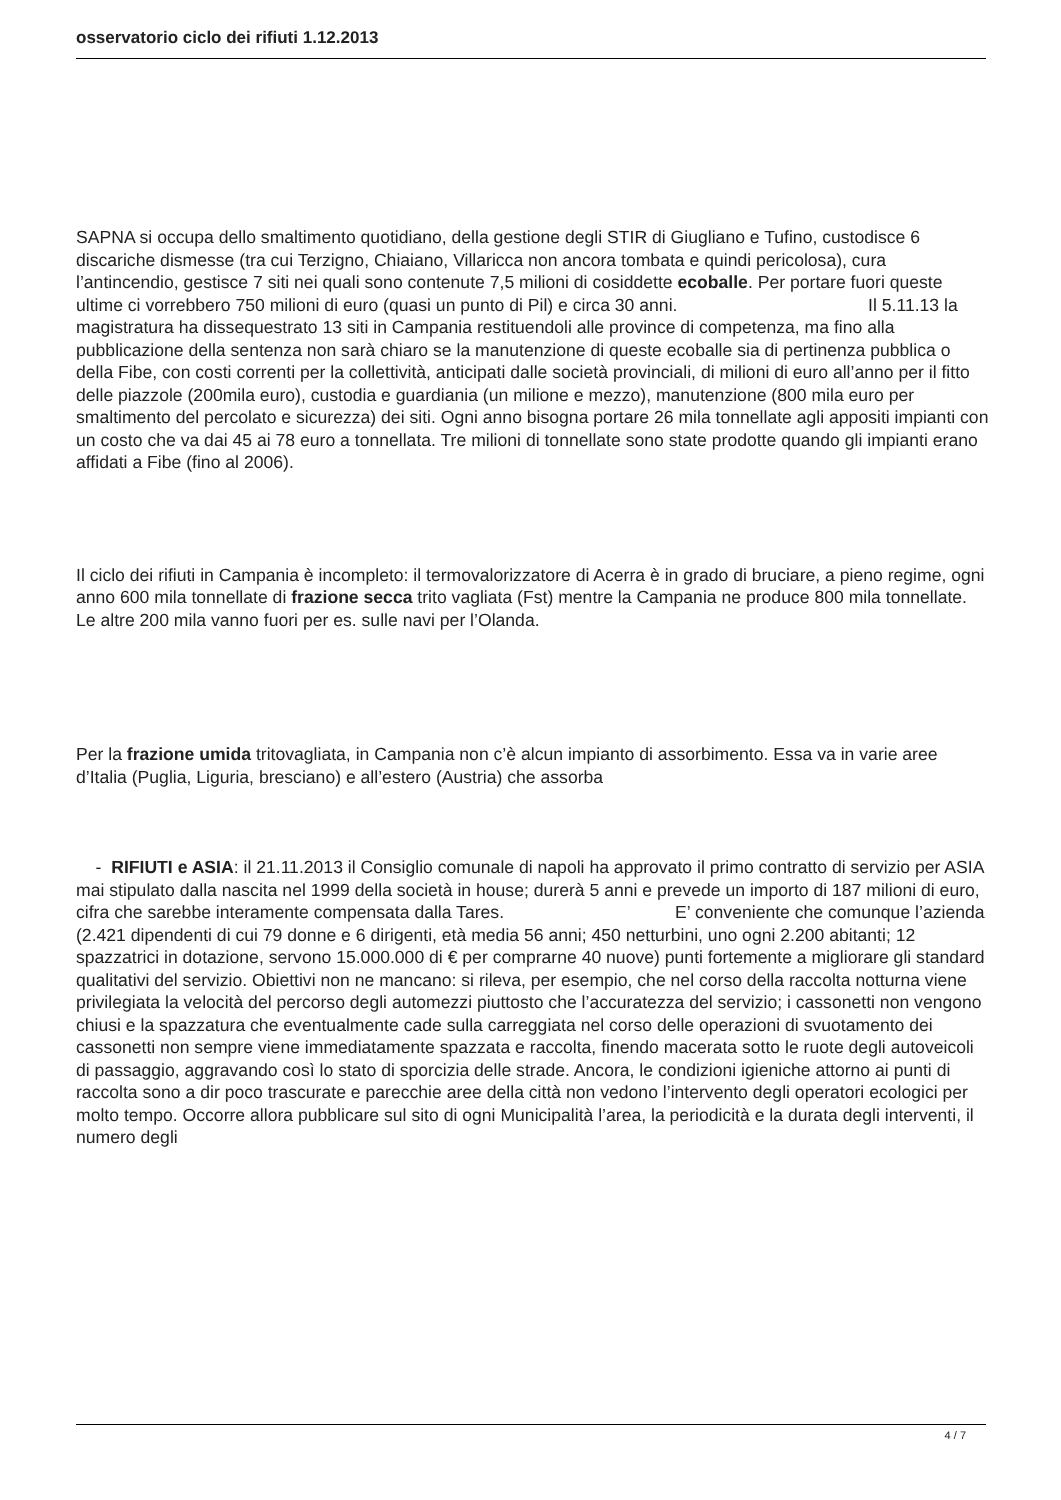osservatorio ciclo dei rifiuti 1.12.2013
SAPNA si occupa dello smaltimento quotidiano, della gestione degli STIR di Giugliano e Tufino, custodisce 6 discariche dismesse (tra cui Terzigno, Chiaiano, Villaricca non ancora tombata e quindi pericolosa), cura l’antincendio, gestisce 7 siti nei quali sono contenute 7,5 milioni di cosiddette ecoballe. Per portare fuori queste ultime ci vorrebbero 750 milioni di euro (quasi un punto di Pil) e circa 30 anni. Il 5.11.13 la magistratura ha dissequestrato 13 siti in Campania restituendoli alle province di competenza, ma fino alla pubblicazione della sentenza non sarà chiaro se la manutenzione di queste ecoballe sia di pertinenza pubblica o della Fibe, con costi correnti per la collettività, anticipati dalle società provinciali, di milioni di euro all’anno per il fitto delle piazzole (200mila euro), custodia e guardiania (un milione e mezzo), manutenzione (800 mila euro per smaltimento del percolato e sicurezza) dei siti. Ogni anno bisogna portare 26 mila tonnellate agli appositi impianti con un costo che va dai 45 ai 78 euro a tonnellata. Tre milioni di tonnellate sono state prodotte quando gli impianti erano affidati a Fibe (fino al 2006).
Il ciclo dei rifiuti in Campania è incompleto: il termovalorizzatore di Acerra è in grado di bruciare, a pieno regime, ogni anno 600 mila tonnellate di frazione secca trito vagliata (Fst) mentre la Campania ne produce 800 mila tonnellate. Le altre 200 mila vanno fuori per es. sulle navi per l’Olanda.
Per la frazione umida tritovagliata, in Campania non c’è alcun impianto di assorbimento. Essa va in varie aree d’Italia (Puglia, Liguria, bresciano) e all’estero (Austria) che assorba
- RIFIUTI e ASIA: il 21.11.2013 il Consiglio comunale di napoli ha approvato il primo contratto di servizio per ASIA mai stipulato dalla nascita nel 1999 della società in house; durerà 5 anni e prevede un importo di 187 milioni di euro, cifra che sarebbe interamente compensata dalla Tares. E’ conveniente che comunque l’azienda (2.421 dipendenti di cui 79 donne e 6 dirigenti, età media 56 anni; 450 netturbini, uno ogni 2.200 abitanti; 12 spazzatrici in dotazione, servono 15.000.000 di € per comprarne 40 nuove) punti fortemente a migliorare gli standard qualitativi del servizio. Obiettivi non ne mancano: si rileva, per esempio, che nel corso della raccolta notturna viene privilegiata la velocità del percorso degli automezzi piuttosto che l’accuratezza del servizio; i cassonetti non vengono chiusi e la spazzatura che eventualmente cade sulla carreggiata nel corso delle operazioni di svuotamento dei cassonetti non sempre viene immediatamente spazzata e raccolta, finendo macerata sotto le ruote degli autoveicoli di passaggio, aggravando così lo stato di sporcizia delle strade. Ancora, le condizioni igieniche attorno ai punti di raccolta sono a dir poco trascurate e parecchie aree della città non vedono l’intervento degli operatori ecologici per molto tempo. Occorre allora pubblicare sul sito di ogni Municipalità l’area, la periodicità e la durata degli interventi, il numero degli
4 / 7